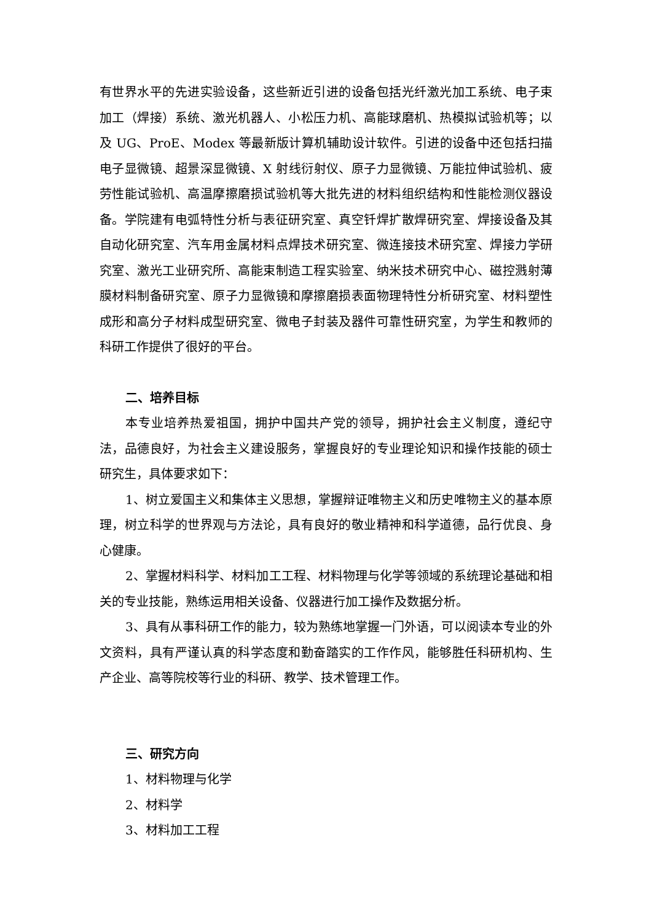有世界水平的先进实验设备，这些新近引进的设备包括光纤激光加工系统、电子束加工（焊接）系统、激光机器人、小松压力机、高能球磨机、热模拟试验机等；以及 UG、ProE、Modex 等最新版计算机辅助设计软件。引进的设备中还包括扫描电子显微镜、超景深显微镜、X 射线衍射仪、原子力显微镜、万能拉伸试验机、疲劳性能试验机、高温摩擦磨损试验机等大批先进的材料组织结构和性能检测仪器设备。学院建有电弧特性分析与表征研究室、真空钎焊扩散焊研究室、焊接设备及其自动化研究室、汽车用金属材料点焊技术研究室、微连接技术研究室、焊接力学研究室、激光工业研究所、高能束制造工程实验室、纳米技术研究中心、磁控溅射薄膜材料制备研究室、原子力显微镜和摩擦磨损表面物理特性分析研究室、材料塑性成形和高分子材料成型研究室、微电子封装及器件可靠性研究室，为学生和教师的科研工作提供了很好的平台。
二、培养目标
本专业培养热爱祖国，拥护中国共产党的领导，拥护社会主义制度，遵纪守法，品德良好，为社会主义建设服务，掌握良好的专业理论知识和操作技能的硕士研究生，具体要求如下：
1、树立爱国主义和集体主义思想，掌握辩证唯物主义和历史唯物主义的基本原理，树立科学的世界观与方法论，具有良好的敬业精神和科学道德，品行优良、身心健康。
2、掌握材料科学、材料加工工程、材料物理与化学等领域的系统理论基础和相关的专业技能，熟练运用相关设备、仪器进行加工操作及数据分析。
3、具有从事科研工作的能力，较为熟练地掌握一门外语，可以阅读本专业的外文资料，具有严谨认真的科学态度和勤奋踏实的工作作风，能够胜任科研机构、生产企业、高等院校等行业的科研、教学、技术管理工作。
三、研究方向
1、材料物理与化学
2、材料学
3、材料加工工程